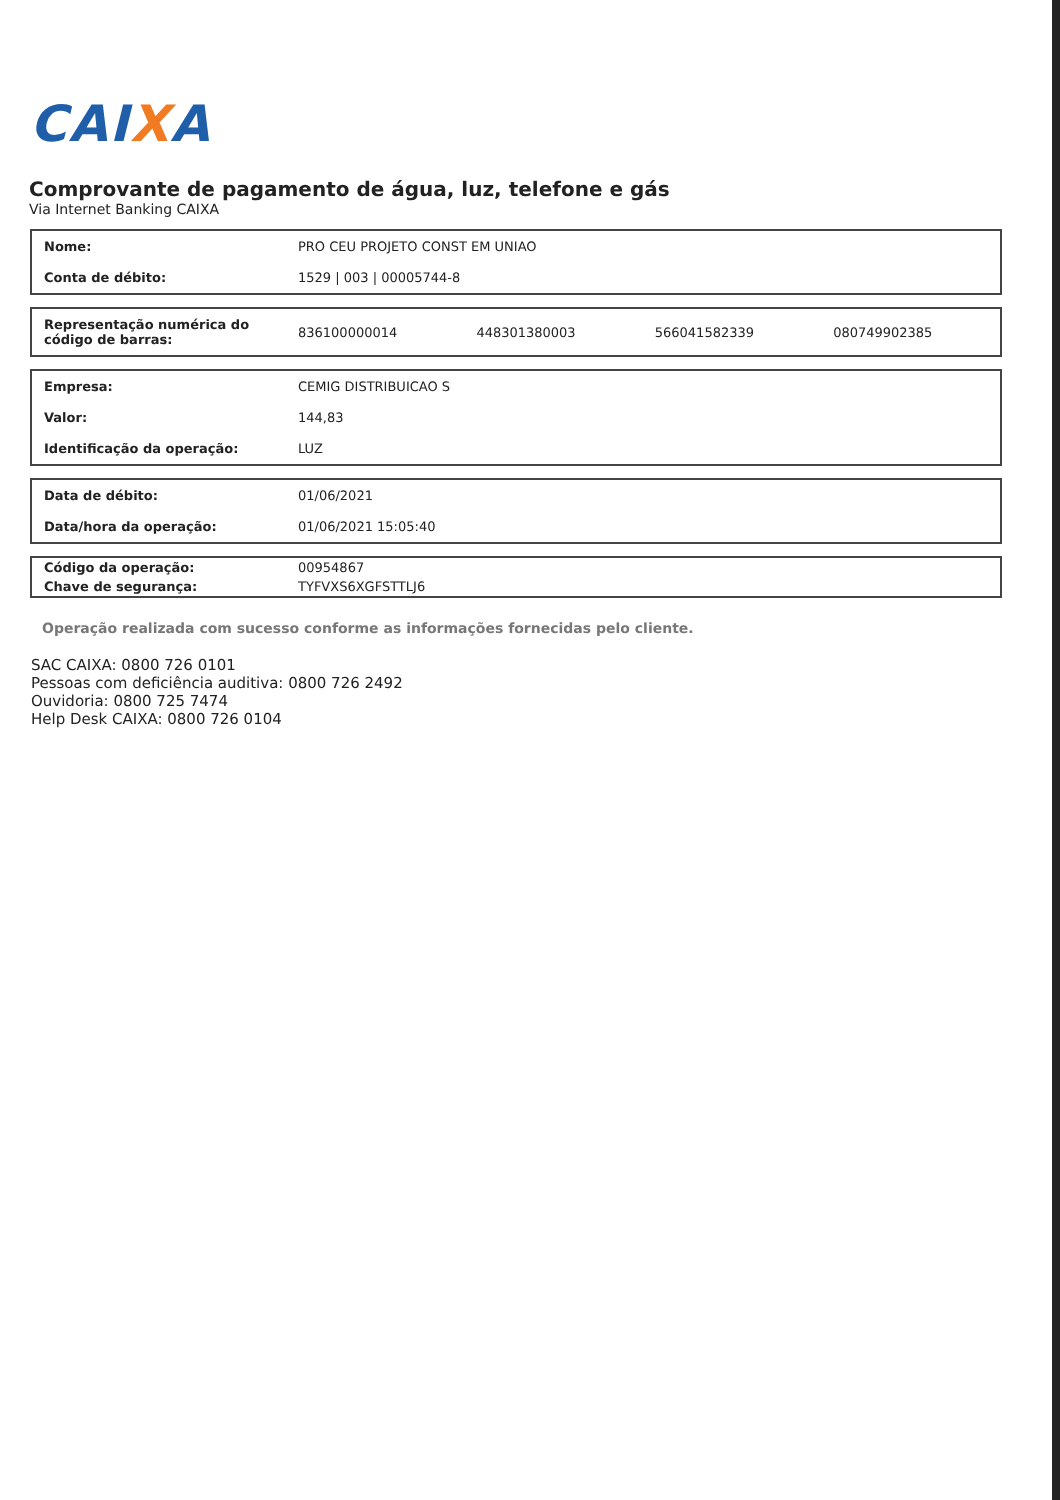CAIXA
Comprovante de pagamento de água, luz, telefone e gás
Via Internet Banking CAIXA
| Nome: | PRO CEU PROJETO CONST EM UNIAO |
| Conta de débito: | 1529 / 003 / 00005744-8 |
| Representação numérica do código de barras: | 836100000014 | 448301380003 | 566041582339 | 080749902385 |
| Empresa: | CEMIG DISTRIBUICAO S |
| Valor: | 144,83 |
| Identificação da operação: | LUZ |
| Data de débito: | 01/06/2021 |
| Data/hora da operação: | 01/06/2021 15:05:40 |
| Código da operação: | 00954867 |
| Chave de segurança: | TYFVXS6XGFSTTLJ6 |
Operação realizada com sucesso conforme as informações fornecidas pelo cliente.
SAC CAIXA: 0800 726 0101
Pessoas com deficiência auditiva: 0800 726 2492
Ouvidoria: 0800 725 7474
Help Desk CAIXA: 0800 726 0104